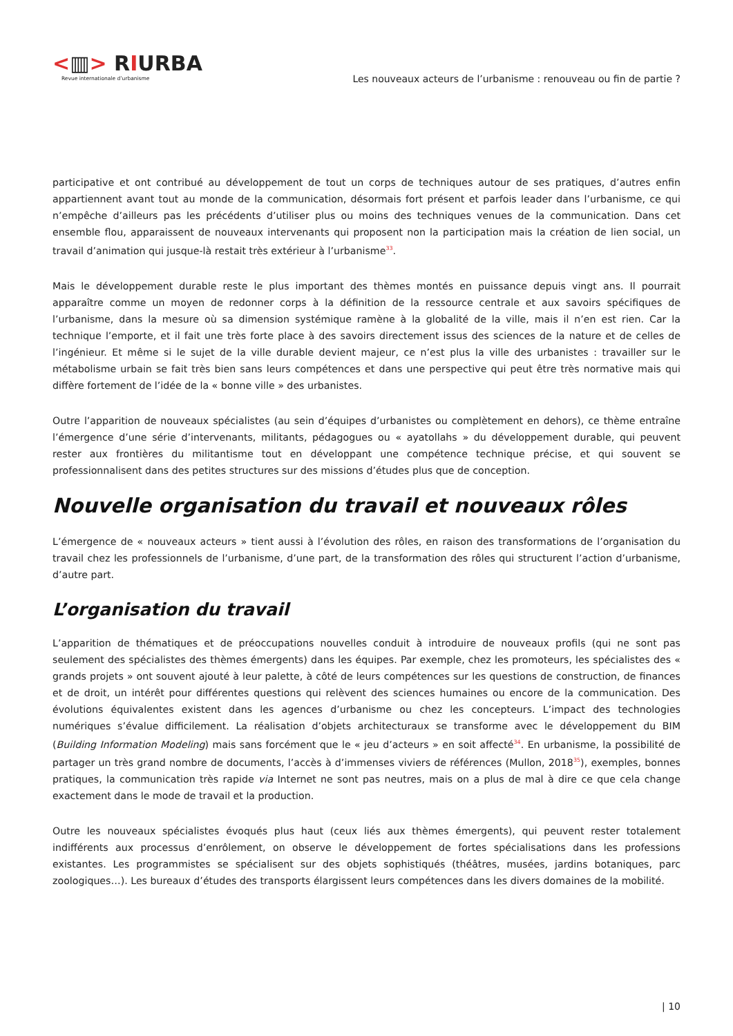<▥> RIURBA
Revue internationale d’urbanisme
Les nouveaux acteurs de l’urbanisme : renouveau ou fin de partie ?
participative et ont contribué au développement de tout un corps de techniques autour de ses pratiques, d’autres enfin appartiennent avant tout au monde de la communication, désormais fort présent et parfois leader dans l’urbanisme, ce qui n’empêche d’ailleurs pas les précédents d’utiliser plus ou moins des techniques venues de la communication. Dans cet ensemble flou, apparaissent de nouveaux intervenants qui proposent non la participation mais la création de lien social, un travail d’animation qui jusque-là restait très extérieur à l’urbanisme<sup>33</sup>.
Mais le développement durable reste le plus important des thèmes montés en puissance depuis vingt ans. Il pourrait apparaître comme un moyen de redonner corps à la définition de la ressource centrale et aux savoirs spécifiques de l’urbanisme, dans la mesure où sa dimension systémique ramène à la globalité de la ville, mais il n’en est rien. Car la technique l’emporte, et il fait une très forte place à des savoirs directement issus des sciences de la nature et de celles de l’ingénieur. Et même si le sujet de la ville durable devient majeur, ce n’est plus la ville des urbanistes : travailler sur le métabolisme urbain se fait très bien sans leurs compétences et dans une perspective qui peut être très normative mais qui diffère fortement de l’idée de la « bonne ville » des urbanistes.
Outre l’apparition de nouveaux spécialistes (au sein d’équipes d’urbanistes ou complètement en dehors), ce thème entraîne l’émergence d’une série d’intervenants, militants, pédagogues ou « ayatollahs » du développement durable, qui peuvent rester aux frontières du militantisme tout en développant une compétence technique précise, et qui souvent se professionnalisent dans des petites structures sur des missions d’études plus que de conception.
Nouvelle organisation du travail et nouveaux rôles
L’émergence de « nouveaux acteurs » tient aussi à l’évolution des rôles, en raison des transformations de l’organisation du travail chez les professionnels de l’urbanisme, d’une part, de la transformation des rôles qui structurent l’action d’urbanisme, d’autre part.
L’organisation du travail
L’apparition de thématiques et de préoccupations nouvelles conduit à introduire de nouveaux profils (qui ne sont pas seulement des spécialistes des thèmes émergents) dans les équipes. Par exemple, chez les promoteurs, les spécialistes des « grands projets » ont souvent ajouté à leur palette, à côté de leurs compétences sur les questions de construction, de finances et de droit, un intérêt pour différentes questions qui relèvent des sciences humaines ou encore de la communication. Des évolutions équivalentes existent dans les agences d’urbanisme ou chez les concepteurs. L’impact des technologies numériques s’évalue difficilement. La réalisation d’objets architecturaux se transforme avec le développement du BIM (Building Information Modeling) mais sans forcément que le « jeu d’acteurs » en soit affecté<sup>34</sup>. En urbanisme, la possibilité de partager un très grand nombre de documents, l’accès à d’immenses viviers de références (Mullon, 2018<sup>35</sup>), exemples, bonnes pratiques, la communication très rapide via Internet ne sont pas neutres, mais on a plus de mal à dire ce que cela change exactement dans le mode de travail et la production.
Outre les nouveaux spécialistes évoqués plus haut (ceux liés aux thèmes émergents), qui peuvent rester totalement indifférents aux processus d’enrôlement, on observe le développement de fortes spécialisations dans les professions existantes. Les programmistes se spécialisent sur des objets sophistiqués (théâtres, musées, jardins botaniques, parc zoologiques…). Les bureaux d’études des transports élargissent leurs compétences dans les divers domaines de la mobilité.
| 10